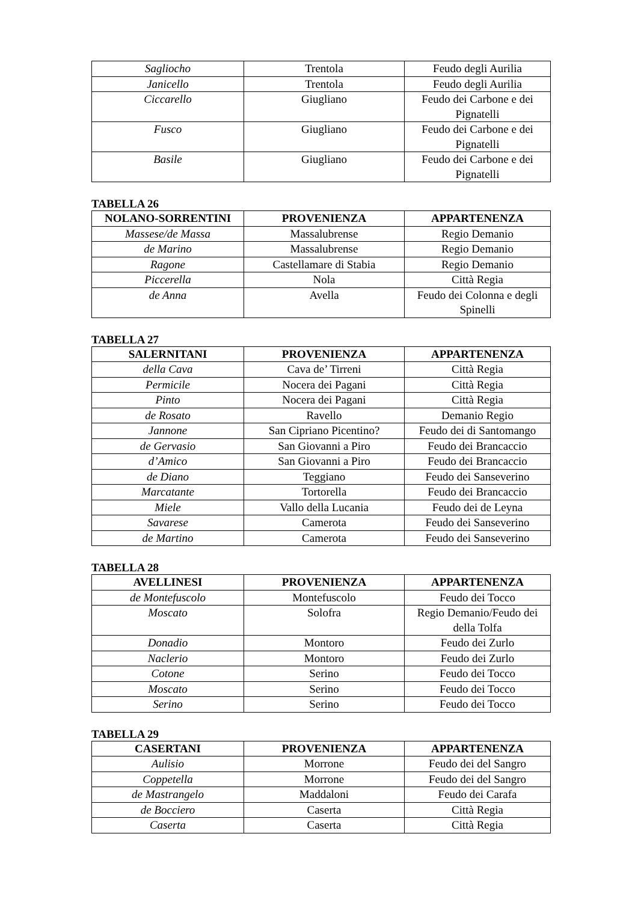| Sagliocho | Trentola | Feudo degli Aurilia |
| Janicello | Trentola | Feudo degli Aurilia |
| Ciccarello | Giugliano | Feudo dei Carbone e dei Pignatelli |
| Fusco | Giugliano | Feudo dei Carbone e dei Pignatelli |
| Basile | Giugliano | Feudo dei Carbone e dei Pignatelli |
TABELLA 26
| NOLANO-SORRENTINI | PROVENIENZA | APPARTENENZA |
| --- | --- | --- |
| Massese/de Massa | Massalubrense | Regio Demanio |
| de Marino | Massalubrense | Regio Demanio |
| Ragone | Castellamare di Stabia | Regio Demanio |
| Piccerella | Nola | Città Regia |
| de Anna | Avella | Feudo dei Colonna e degli Spinelli |
TABELLA 27
| SALERNITANI | PROVENIENZA | APPARTENENZA |
| --- | --- | --- |
| della Cava | Cava de’ Tirreni | Città Regia |
| Permicile | Nocera dei Pagani | Città Regia |
| Pinto | Nocera dei Pagani | Città Regia |
| de Rosato | Ravello | Demanio Regio |
| Jannone | San Cipriano Picentino? | Feudo dei di Santomango |
| de Gervasio | San Giovanni a Piro | Feudo dei Brancaccio |
| d’Amico | San Giovanni a Piro | Feudo dei Brancaccio |
| de Diano | Teggiano | Feudo dei Sanseverino |
| Marcatante | Tortorella | Feudo dei Brancaccio |
| Miele | Vallo della Lucania | Feudo dei de Leyna |
| Savarese | Camerota | Feudo dei Sanseverino |
| de Martino | Camerota | Feudo dei Sanseverino |
TABELLA 28
| AVELLINESI | PROVENIENZA | APPARTENENZA |
| --- | --- | --- |
| de Montefuscolo | Montefuscolo | Feudo dei Tocco |
| Moscato | Solofra | Regio Demanio/Feudo dei della Tolfa |
| Donadio | Montoro | Feudo dei Zurlo |
| Naclerio | Montoro | Feudo dei Zurlo |
| Cotone | Serino | Feudo dei Tocco |
| Moscato | Serino | Feudo dei Tocco |
| Serino | Serino | Feudo dei Tocco |
TABELLA 29
| CASERTANI | PROVENIENZA | APPARTENENZA |
| --- | --- | --- |
| Aulisio | Morrone | Feudo dei del Sangro |
| Coppetella | Morrone | Feudo dei del Sangro |
| de Mastrangelo | Maddaloni | Feudo dei Carafa |
| de Bocciero | Caserta | Città Regia |
| Caserta | Caserta | Città Regia |